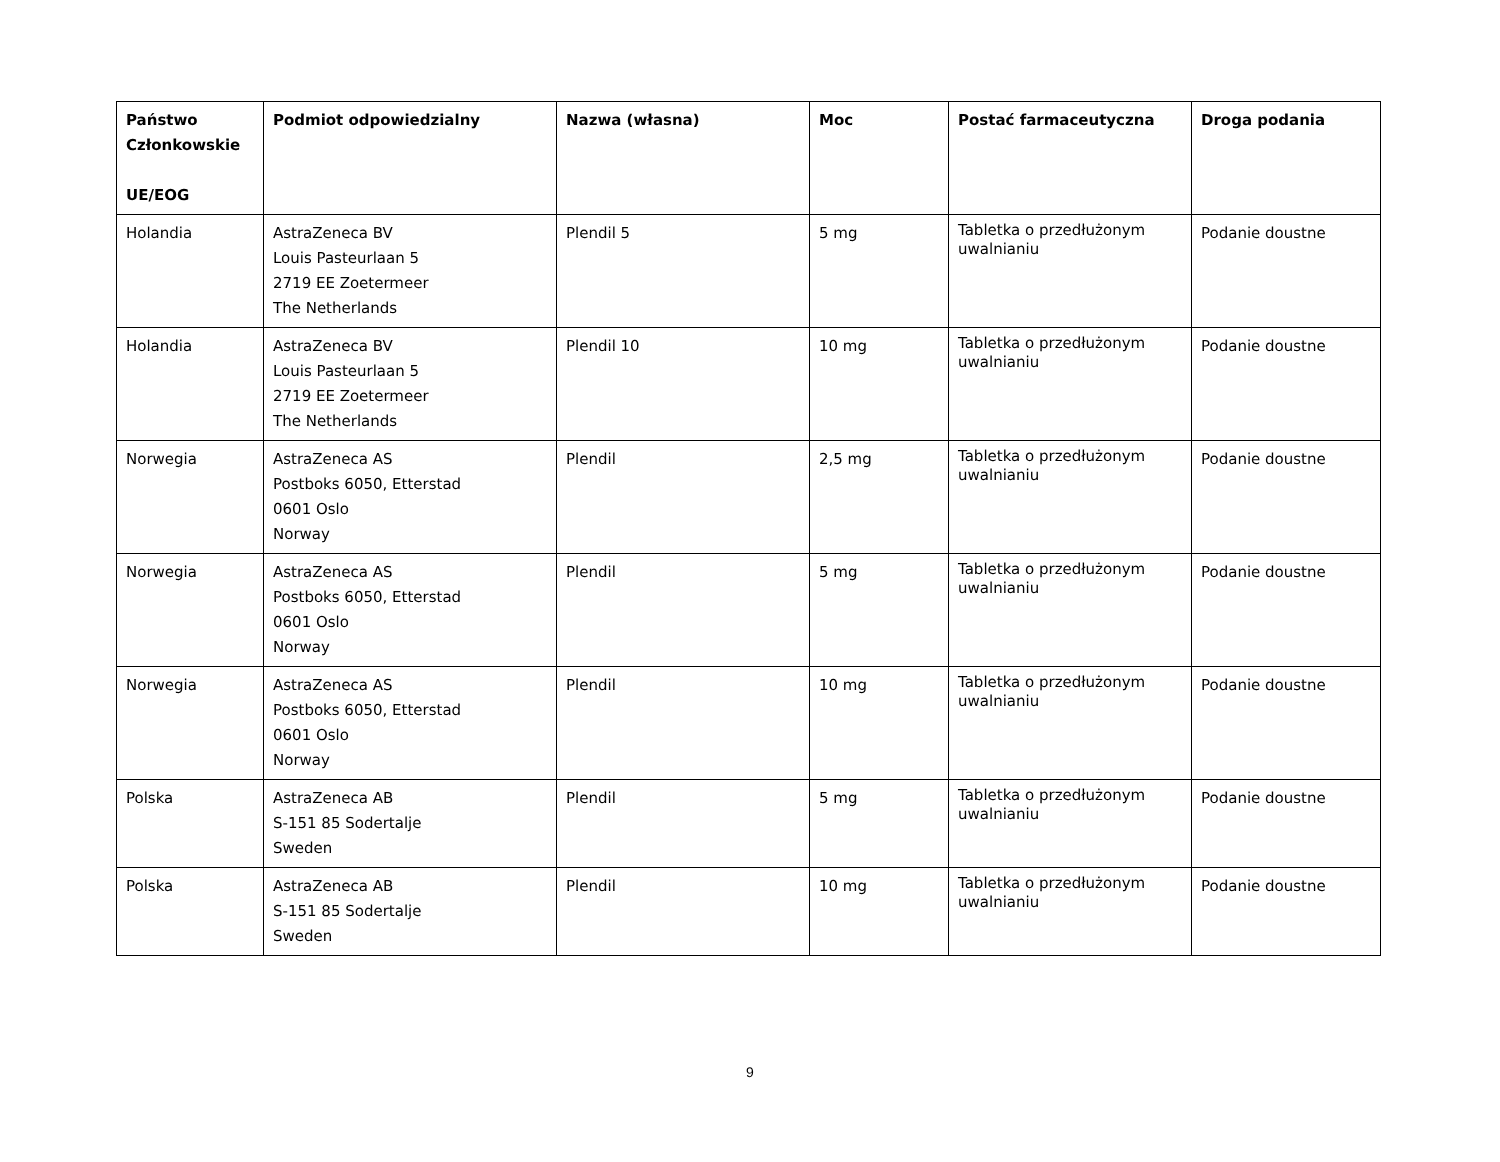| Państwo Członkowskie UE/EOG | Podmiot odpowiedzialny | Nazwa (własna) | Moc | Postać farmaceutyczna | Droga podania |
| --- | --- | --- | --- | --- | --- |
| Holandia | AstraZeneca BV Louis Pasteurlaan 5 2719 EE Zoetermeer The Netherlands | Plendil 5 | 5 mg | Tabletka o przedłużonym uwalnianiu | Podanie doustne |
| Holandia | AstraZeneca BV Louis Pasteurlaan 5 2719 EE Zoetermeer The Netherlands | Plendil 10 | 10 mg | Tabletka o przedłużonym uwalnianiu | Podanie doustne |
| Norwegia | AstraZeneca AS Postboks 6050, Etterstad 0601 Oslo Norway | Plendil | 2,5 mg | Tabletka o przedłużonym uwalnianiu | Podanie doustne |
| Norwegia | AstraZeneca AS Postboks 6050, Etterstad 0601 Oslo Norway | Plendil | 5 mg | Tabletka o przedłużonym uwalnianiu | Podanie doustne |
| Norwegia | AstraZeneca AS Postboks 6050, Etterstad 0601 Oslo Norway | Plendil | 10 mg | Tabletka o przedłużonym uwalnianiu | Podanie doustne |
| Polska | AstraZeneca AB S-151 85 Sodertalje Sweden | Plendil | 5 mg | Tabletka o przedłużonym uwalnianiu | Podanie doustne |
| Polska | AstraZeneca AB S-151 85 Sodertalje Sweden | Plendil | 10 mg | Tabletka o przedłużonym uwalnianiu | Podanie doustne |
9